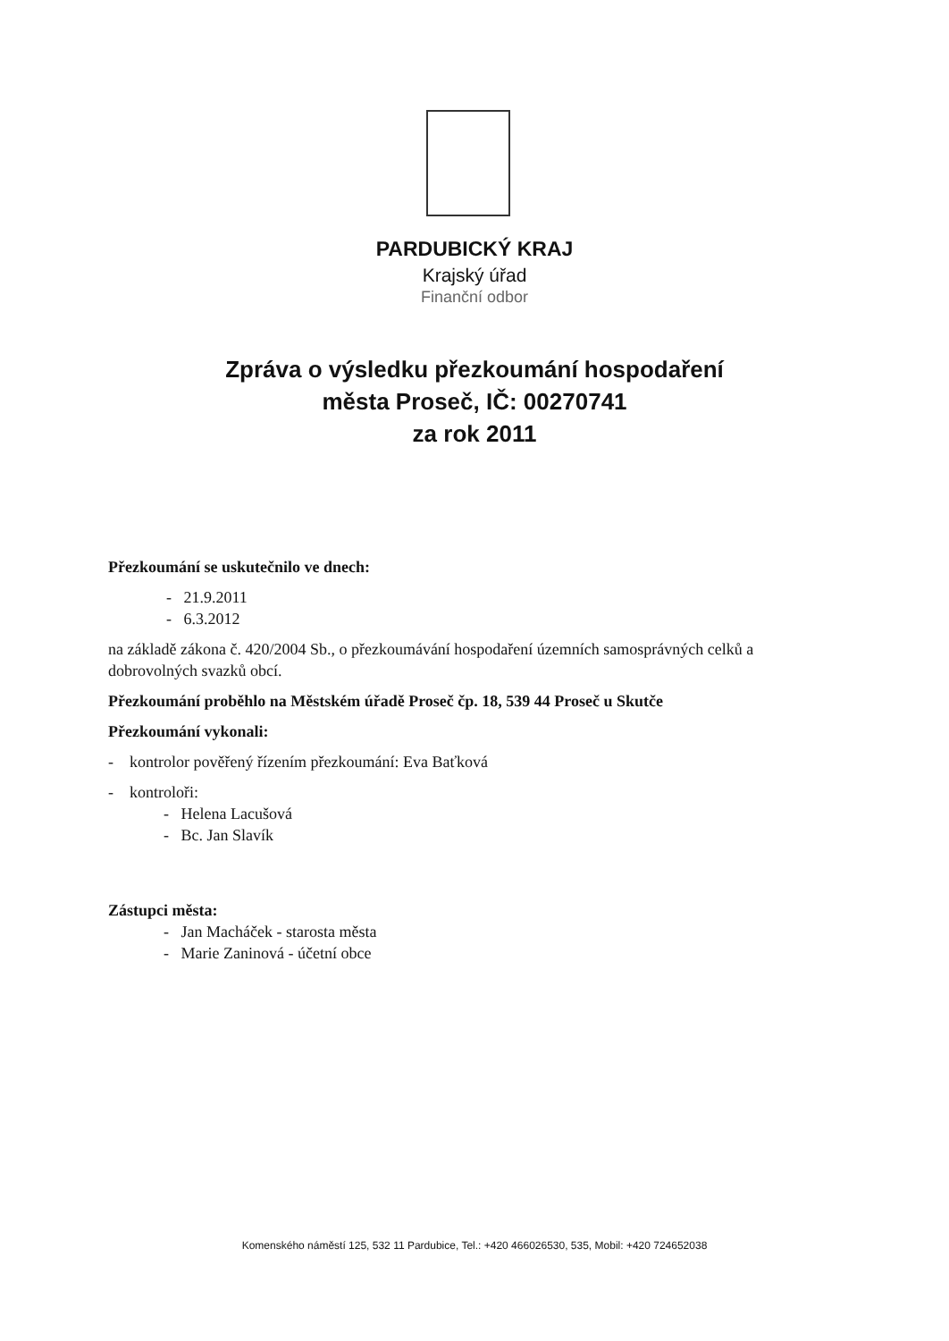PARDUBICKÝ KRAJ
Krajský úřad
Finanční odbor
Zpráva o výsledku přezkoumání hospodaření
města Proseč, IČ: 00270741
za rok 2011
Přezkoumání se uskutečnilo ve dnech:
- 21.9.2011
- 6.3.2012
na základě zákona č. 420/2004 Sb., o přezkoumávání hospodaření územních samosprávných celků a dobrovolných svazků obcí.
Přezkoumání proběhlo na Městském úřadě Proseč čp. 18, 539 44 Proseč u Skutče
Přezkoumání vykonali:
- kontrolor pověřený řízením přezkoumání: Eva Baťková
- kontroloři:
- Helena Lacušová
- Bc. Jan Slavík
Zástupci města:
- Jan Macháček - starosta města
- Marie Zaninová - účetní obce
Komenského náměstí 125, 532 11 Pardubice, Tel.: +420 466026530, 535, Mobil: +420 724652038